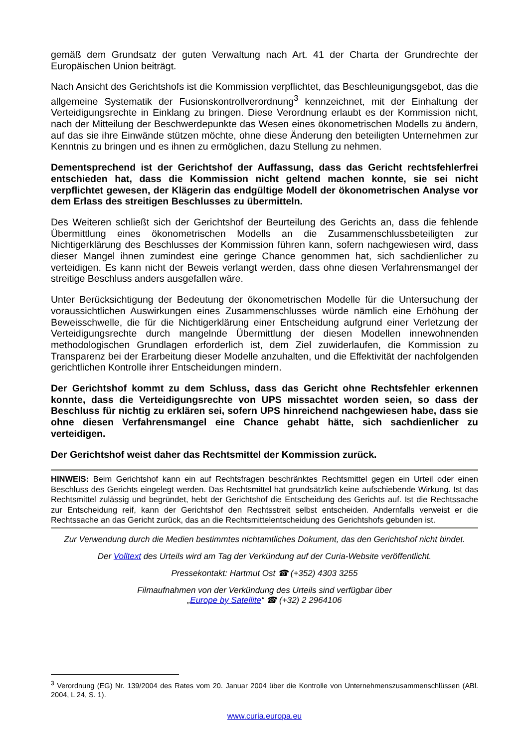gemäß dem Grundsatz der guten Verwaltung nach Art. 41 der Charta der Grundrechte der Europäischen Union beiträgt.
Nach Ansicht des Gerichtshofs ist die Kommission verpflichtet, das Beschleunigungsgebot, das die allgemeine Systematik der Fusionskontrollverordnung<sup>3</sup> kennzeichnet, mit der Einhaltung der Verteidigungsrechte in Einklang zu bringen. Diese Verordnung erlaubt es der Kommission nicht, nach der Mitteilung der Beschwerdepunkte das Wesen eines ökonometrischen Modells zu ändern, auf das sie ihre Einwände stützen möchte, ohne diese Änderung den beteiligten Unternehmen zur Kenntnis zu bringen und es ihnen zu ermöglichen, dazu Stellung zu nehmen.
Dementsprechend ist der Gerichtshof der Auffassung, dass das Gericht rechtsfehlerfrei entschieden hat, dass die Kommission nicht geltend machen konnte, sie sei nicht verpflichtet gewesen, der Klägerin das endgültige Modell der ökonometrischen Analyse vor dem Erlass des streitigen Beschlusses zu übermitteln.
Des Weiteren schließt sich der Gerichtshof der Beurteilung des Gerichts an, dass die fehlende Übermittlung eines ökonometrischen Modells an die Zusammenschlussbeteiligten zur Nichtigerklärung des Beschlusses der Kommission führen kann, sofern nachgewiesen wird, dass dieser Mangel ihnen zumindest eine geringe Chance genommen hat, sich sachdienlicher zu verteidigen. Es kann nicht der Beweis verlangt werden, dass ohne diesen Verfahrensmangel der streitige Beschluss anders ausgefallen wäre.
Unter Berücksichtigung der Bedeutung der ökonometrischen Modelle für die Untersuchung der voraussichtlichen Auswirkungen eines Zusammenschlusses würde nämlich eine Erhöhung der Beweisschwelle, die für die Nichtigerklärung einer Entscheidung aufgrund einer Verletzung der Verteidigungsrechte durch mangelnde Übermittlung der diesen Modellen innewohnenden methodologischen Grundlagen erforderlich ist, dem Ziel zuwiderlaufen, die Kommission zu Transparenz bei der Erarbeitung dieser Modelle anzuhalten, und die Effektivität der nachfolgenden gerichtlichen Kontrolle ihrer Entscheidungen mindern.
Der Gerichtshof kommt zu dem Schluss, dass das Gericht ohne Rechtsfehler erkennen konnte, dass die Verteidigungsrechte von UPS missachtet worden seien, so dass der Beschluss für nichtig zu erklären sei, sofern UPS hinreichend nachgewiesen habe, dass sie ohne diesen Verfahrensmangel eine Chance gehabt hätte, sich sachdienlicher zu verteidigen.
Der Gerichtshof weist daher das Rechtsmittel der Kommission zurück.
HINWEIS: Beim Gerichtshof kann ein auf Rechtsfragen beschränktes Rechtsmittel gegen ein Urteil oder einen Beschluss des Gerichts eingelegt werden. Das Rechtsmittel hat grundsätzlich keine aufschiebende Wirkung. Ist das Rechtsmittel zulässig und begründet, hebt der Gerichtshof die Entscheidung des Gerichts auf. Ist die Rechtssache zur Entscheidung reif, kann der Gerichtshof den Rechtsstreit selbst entscheiden. Andernfalls verweist er die Rechtssache an das Gericht zurück, das an die Rechtsmittelentscheidung des Gerichtshofs gebunden ist.
Zur Verwendung durch die Medien bestimmtes nichtamtliches Dokument, das den Gerichtshof nicht bindet.
Der Volltext des Urteils wird am Tag der Verkündung auf der Curia-Website veröffentlicht.
Pressekontakt: Hartmut Ost ☎ (+352) 4303 3255
Filmaufnahmen von der Verkündung des Urteils sind verfügbar über
„Europe by Satellite“ ☎ (+32) 2 2964106
<sup>3</sup> Verordnung (EG) Nr. 139/2004 des Rates vom 20. Januar 2004 über die Kontrolle von Unternehmenszusammenschlüssen (ABl. 2004, L 24, S. 1).
www.curia.europa.eu